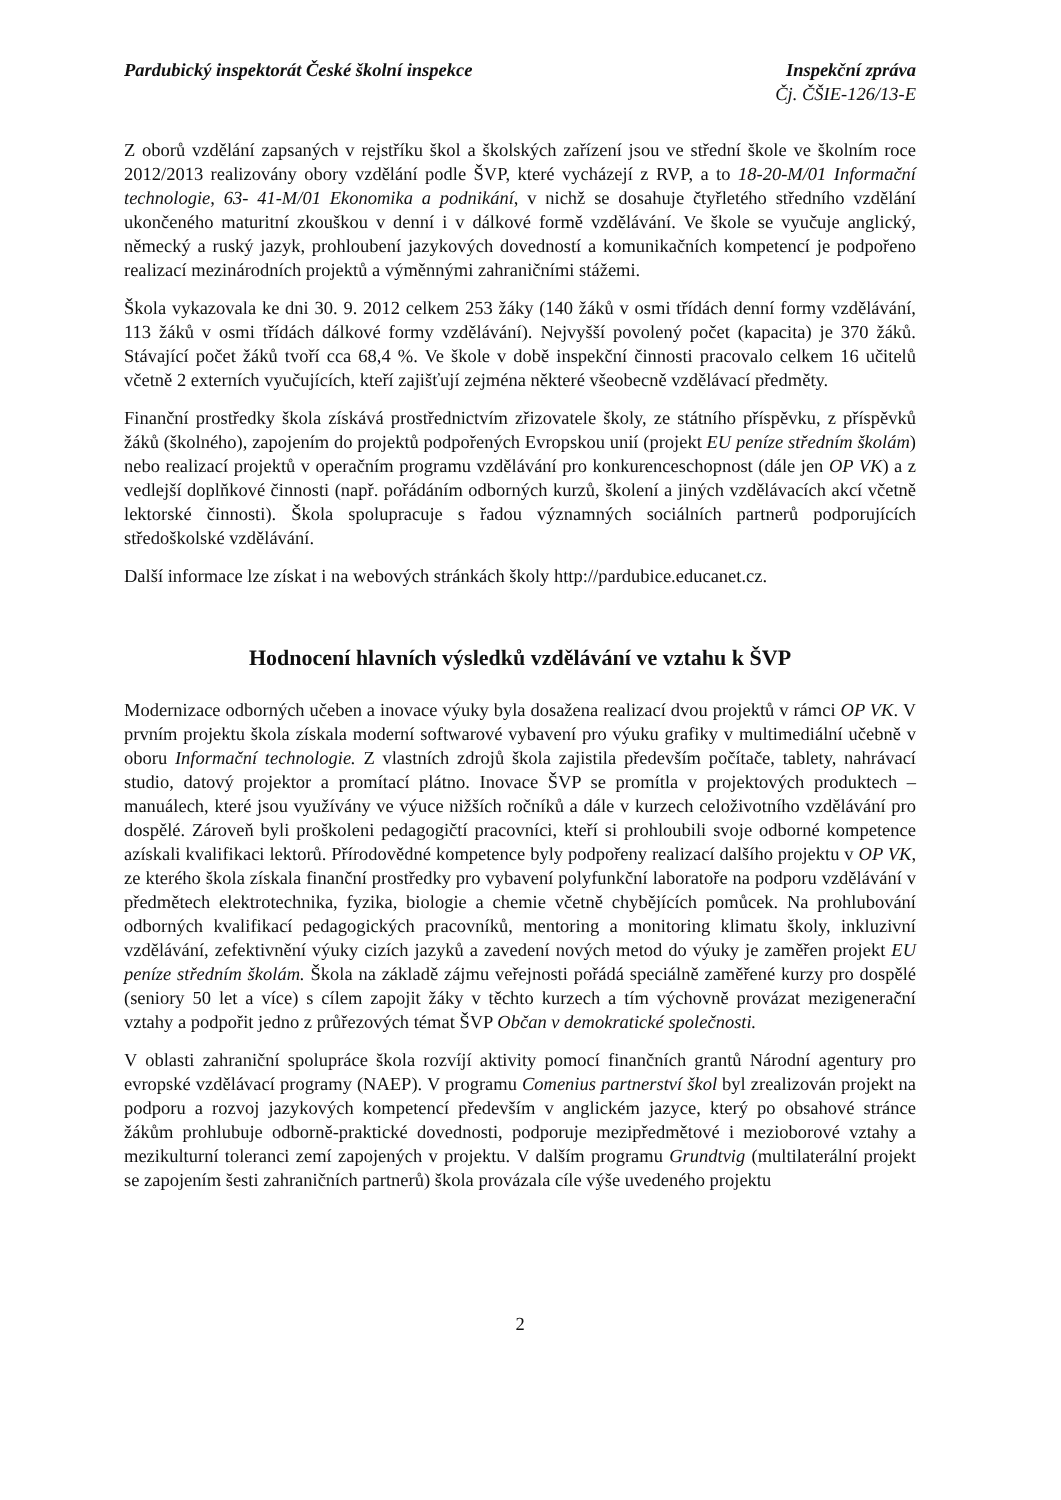Pardubický inspektorát České školní inspekce
Inspekční zpráva
Čj. ČŠIE-126/13-E
Z oborů vzdělání zapsaných v rejstříku škol a školských zařízení jsou ve střední škole ve školním roce 2012/2013 realizovány obory vzdělání podle ŠVP, které vycházejí z RVP, a to 18-20-M/01 Informační technologie, 63- 41-M/01 Ekonomika a podnikání, v nichž se dosahuje čtyřletého středního vzdělání ukončeného maturitní zkouškou v denní i v dálkové formě vzdělávání. Ve škole se vyučuje anglický, německý a ruský jazyk, prohloubení jazykových dovedností a komunikačních kompetencí je podpořeno realizací mezinárodních projektů a výměnnými zahraničními stážemi.
Škola vykazovala ke dni 30. 9. 2012 celkem 253 žáky (140 žáků v osmi třídách denní formy vzdělávání, 113 žáků v osmi třídách dálkové formy vzdělávání). Nejvyšší povolený počet (kapacita) je 370 žáků. Stávající počet žáků tvoří cca 68,4 %. Ve škole v době inspekční činnosti pracovalo celkem 16 učitelů včetně 2 externích vyučujících, kteří zajišťují zejména některé všeobecně vzdělávací předměty.
Finanční prostředky škola získává prostřednictvím zřizovatele školy, ze státního příspěvku, z příspěvků žáků (školného), zapojením do projektů podpořených Evropskou unií (projekt EU peníze středním školám) nebo realizací projektů v operačním programu vzdělávání pro konkurenceschopnost (dále jen OP VK) a z vedlejší doplňkové činnosti (např. pořádáním odborných kurzů, školení a jiných vzdělávacích akcí včetně lektorské činnosti). Škola spolupracuje s řadou významných sociálních partnerů podporujících středoškolské vzdělávání.
Další informace lze získat i na webových stránkách školy http://pardubice.educanet.cz.
Hodnocení hlavních výsledků vzdělávání ve vztahu k ŠVP
Modernizace odborných učeben a inovace výuky byla dosažena realizací dvou projektů v rámci OP VK. V prvním projektu škola získala moderní softwarové vybavení pro výuku grafiky v multimediální učebně v oboru Informační technologie. Z vlastních zdrojů škola zajistila především počítače, tablety, nahrávací studio, datový projektor a promítací plátno. Inovace ŠVP se promítla v projektových produktech – manuálech, které jsou využívány ve výuce nižších ročníků a dále v kurzech celoživotního vzdělávání pro dospělé. Zároveň byli proškoleni pedagogičtí pracovníci, kteří si prohloubili svoje odborné kompetence azískali kvalifikaci lektorů. Přírodovědné kompetence byly podpořeny realizací dalšího projektu v OP VK, ze kterého škola získala finanční prostředky pro vybavení polyfunkční laboratoře na podporu vzdělávání v předmětech elektrotechnika, fyzika, biologie a chemie včetně chybějících pomůcek. Na prohlubování odborných kvalifikací pedagogických pracovníků, mentoring a monitoring klimatu školy, inkluzivní vzdělávání, zefektivnění výuky cizích jazyků a zavedení nových metod do výuky je zaměřen projekt EU peníze středním školám. Škola na základě zájmu veřejnosti pořádá speciálně zaměřené kurzy pro dospělé (seniory 50 let a více) s cílem zapojit žáky v těchto kurzech a tím výchovně provázat mezigenerační vztahy a podpořit jedno z průřezových témat ŠVP Občan v demokratické společnosti.
V oblasti zahraniční spolupráce škola rozvíjí aktivity pomocí finančních grantů Národní agentury pro evropské vzdělávací programy (NAEP). V programu Comenius partnerství škol byl zrealizován projekt na podporu a rozvoj jazykových kompetencí především v anglickém jazyce, který po obsahové stránce žákům prohlubuje odborně-praktické dovednosti, podporuje mezipředmětové i mezioborové vztahy a mezikulturní toleranci zemí zapojených v projektu. V dalším programu Grundtvig (multilaterální projekt se zapojením šesti zahraničních partnerů) škola provázala cíle výše uvedeného projektu
2